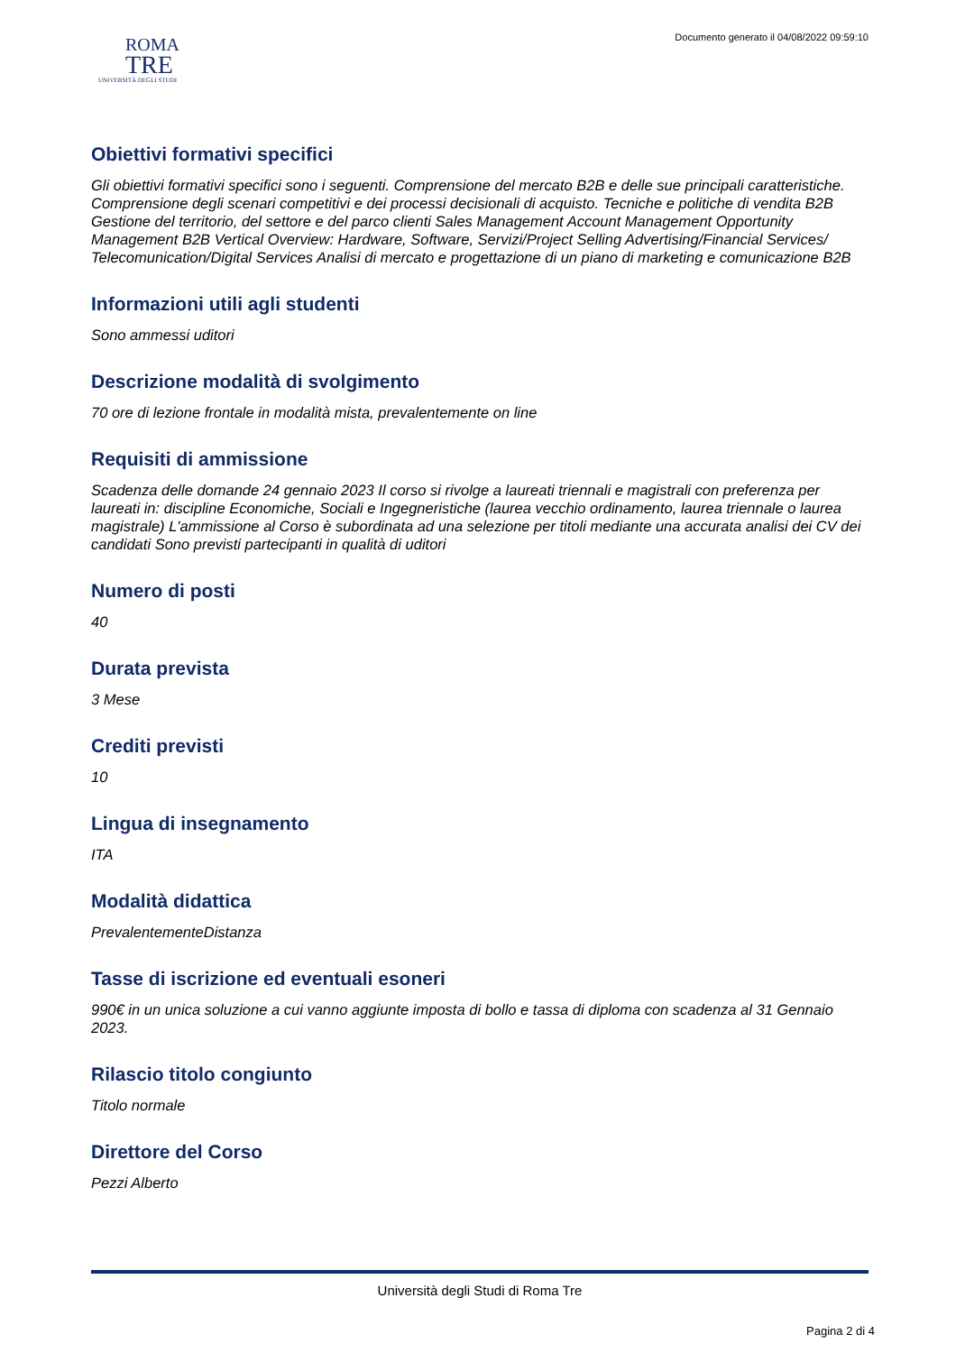Documento generato il 04/08/2022 09:59:10
ROMA
TRE
UNIVERSITÀ DEGLI STUDI
Obiettivi formativi specifici
Gli obiettivi formativi specifici sono i seguenti. Comprensione del mercato B2B e delle sue principali caratteristiche. Comprensione degli scenari competitivi e dei processi decisionali di acquisto. Tecniche e politiche di vendita B2B Gestione del territorio, del settore e del parco clienti Sales Management Account Management Opportunity Management B2B Vertical Overview: Hardware, Software, Servizi/Project Selling Advertising/Financial Services/ Telecomunication/Digital Services Analisi di mercato e progettazione di un piano di marketing e comunicazione B2B
Informazioni utili agli studenti
Sono ammessi uditori
Descrizione modalità di svolgimento
70 ore di lezione frontale in modalità mista, prevalentemente on line
Requisiti di ammissione
Scadenza delle domande 24 gennaio 2023 Il corso si rivolge a laureati triennali e magistrali con preferenza per laureati in: discipline Economiche, Sociali e Ingegneristiche (laurea vecchio ordinamento, laurea triennale o laurea magistrale) L'ammissione al Corso è subordinata ad una selezione per titoli mediante una accurata analisi dei CV dei candidati Sono previsti partecipanti in qualità di uditori
Numero di posti
40
Durata prevista
3 Mese
Crediti previsti
10
Lingua di insegnamento
ITA
Modalità didattica
PrevalentementeDistanza
Tasse di iscrizione ed eventuali esoneri
990€ in un unica soluzione a cui vanno aggiunte imposta di bollo e tassa di diploma con scadenza al 31 Gennaio 2023.
Rilascio titolo congiunto
Titolo normale
Direttore del Corso
Pezzi Alberto
Università degli Studi di Roma Tre
Pagina 2 di 4